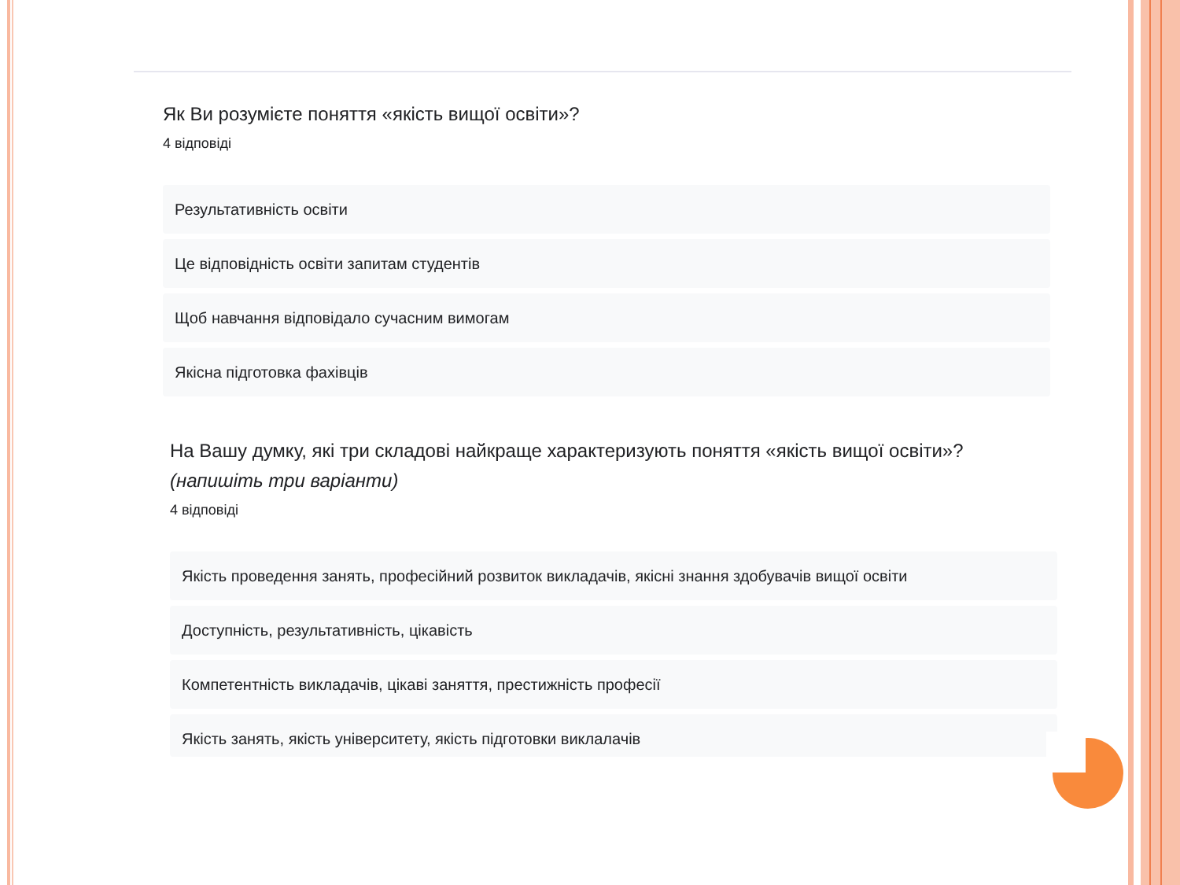Як Ви розумієте поняття «якість вищої освіти»?
4 відповіді
Результативність освіти
Це відповідність освіти запитам студентів
Щоб навчання відповідало сучасним вимогам
Якісна підготовка фахівців
На Вашу думку, які три складові найкраще характеризують поняття «якість вищої освіти»? (напишіть три варіанти)
4 відповіді
Якість проведення занять, професійний розвиток викладачів, якісні знання здобувачів вищої освіти
Доступність, результативність, цікавість
Компетентність викладачів, цікаві заняття, престижність професії
Якість занять, якість університету, якість підготовки виклалачів